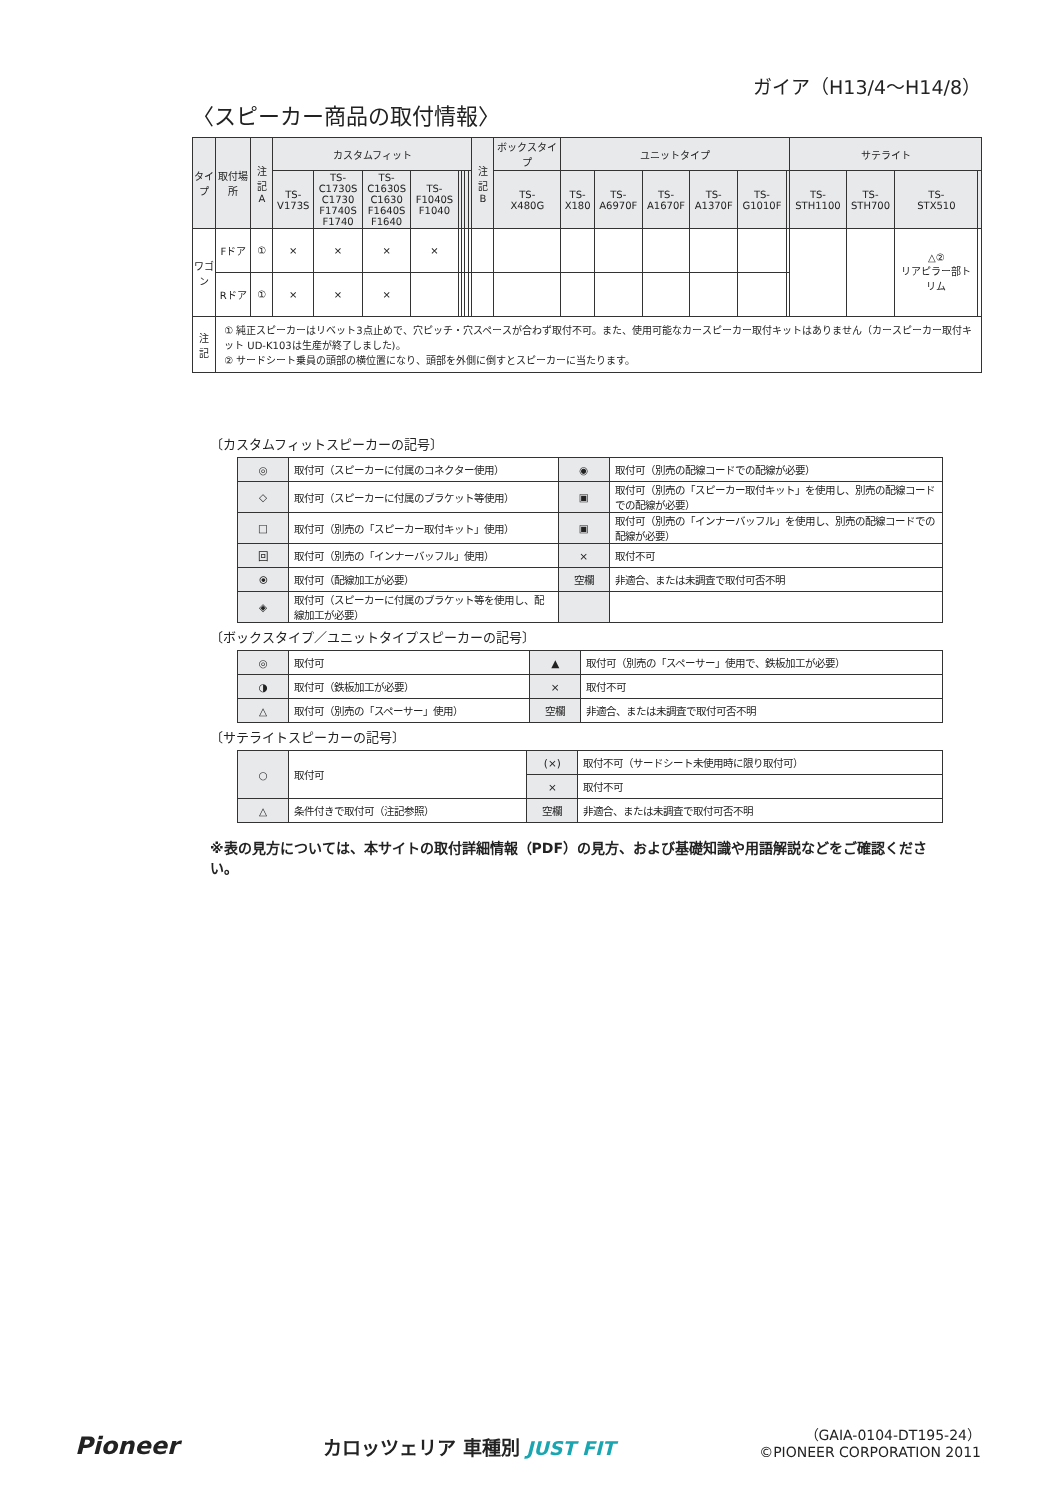ガイア（H13/4〜H14/8）
〈スピーカー商品の取付情報〉
| タイプ | 取付場所 | 注記 A | カスタムフィット | | | | | | | | 注記 B | ボックスタイプ | ユニットタイプ | | | | | | サテライト | | | |
| --- | --- | --- | --- | --- | --- | --- | --- | --- | --- | --- | --- | --- | --- | --- | --- | --- | --- | --- | --- | --- | --- | --- |
| | | | TS- V173S | TS- C1730S C1730 F1740S F1740 | TS- C1630S C1630 F1640S F1640 | TS- F1040S F1040 | | | | | | TS- X480G | TS- X180 | TS- A6970F | TS- A1670F | TS- A1370F | TS- G1010F | | TS- STH1100 | TS- STH700 | TS- STX510 | |
| ワゴン | Fドア | ① | × | × | × | × | | | | | | | | | | | | | | | △② リアピラー部トリム | |
| | Rドア | ① | × | × | × | | | | | | | | | | | | | | | | | |
| 注 記 | ① 純正スピーカーはリベット3点止めで、穴ピッチ・穴スペースが合わず取付不可。また、使用可能なカースピーカー取付キットはありません（カースピーカー取付キット UD-K103は生産が終了しました)。 ② サードシート乗員の頭部の横位置になり、頭部を外側に倒すとスピーカーに当たります。 | | | | | | | | | | | | | | | | | | | | | |
〔カスタムフィットスピーカーの記号〕
| ◎ | 取付可（スピーカーに付属のコネクター使用） | ◉ | 取付可（別売の配線コードでの配線が必要） |
| ◇ | 取付可（スピーカーに付属のブラケット等使用） | ▣ | 取付可（別売の「スピーカー取付キット」を使用し、別売の配線コードでの配線が必要） |
| □ | 取付可（別売の「スピーカー取付キット」使用） | ▣ | 取付可（別売の「インナーバッフル」を使用し、別売の配線コードでの配線が必要） |
| 回 | 取付可（別売の「インナーバッフル」使用） | × | 取付不可 |
| ⦿ | 取付可（配線加工が必要） | 空欄 | 非適合、または未調査で取付可否不明 |
| ◈ | 取付可（スピーカーに付属のブラケット等を使用し、配線加工が必要） | | |
〔ボックスタイプ／ユニットタイプスピーカーの記号〕
| ◎ | 取付可 | ▲ | 取付可（別売の「スペーサー」使用で、鉄板加工が必要） |
| ◑ | 取付可（鉄板加工が必要） | × | 取付不可 |
| △ | 取付可（別売の「スペーサー」使用） | 空欄 | 非適合、または未調査で取付可否不明 |
〔サテライトスピーカーの記号〕
| ○ | 取付可 | (×) | 取付不可（サードシート未使用時に限り取付可） |
| | | × | 取付不可 |
| △ | 条件付きで取付可（注記参照） | 空欄 | 非適合、または未調査で取付可否不明 |
※表の見方については、本サイトの取付詳細情報（PDF）の見方、および基礎知識や用語解説などをご確認ください。
Pioneer
カロッツェリア 車種別 JUST FIT
（GAIA-0104-DT195-24）
©PIONEER CORPORATION 2011